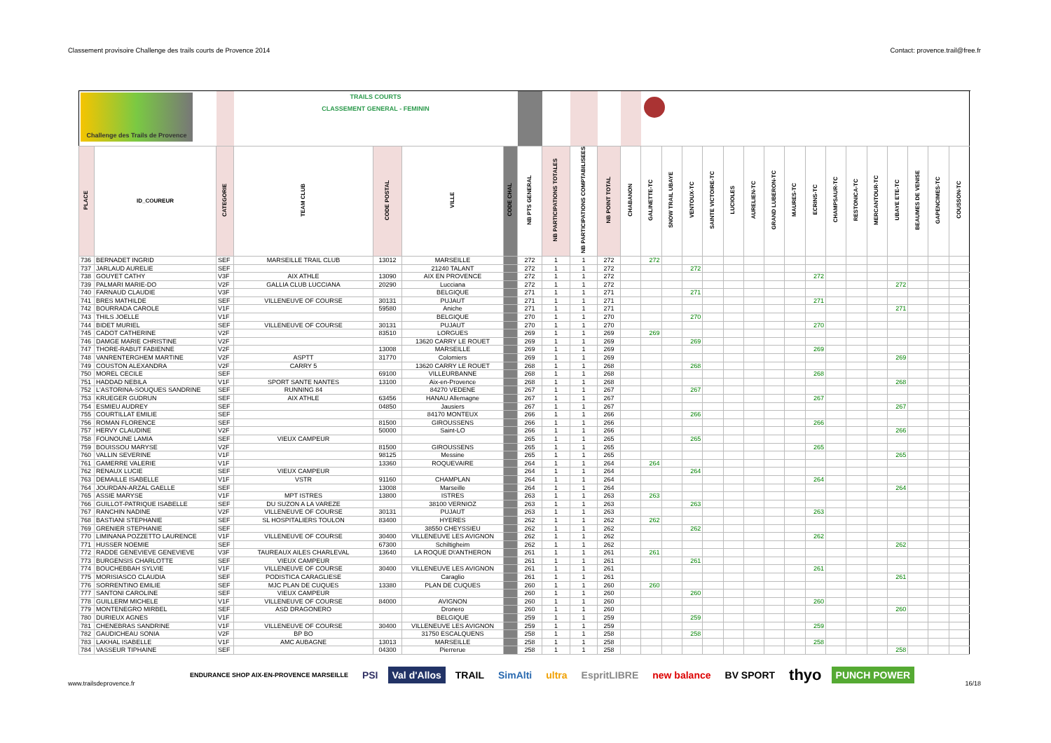Classement provisoire Challenge des trails courts de Provence 2014 Contact: provence.trail@free.fr
| Challenge des Trails de Provence | | | TRAILS COURTS CLASSEMENT GENERAL - FEMININ | | | | | | | | | | | | | | | | | | | | | | | | |
| PLACE | ID_COUREUR | CATEGORIE | TEAM CLUB | CODE POSTAL | VILLE | CODE CHAL | NB PTS GENERAL | NB PARTICIPATIONS TOTALES | NB PARTICIPATIONS COMPTABILISEES | NB POINT TOTAL | CHABANON | GALINETTE-TC | SNOW TRAIL UBAYE | VENTOUX-TC | SAINTE VICTOIRE-TC | LUCIOLES | AURELIEN-TC | GRAND LUBERON-TC | MAURES-TC | ECRINS-TC | CHAMPSAUR-TC | RESTONICA-TC | MERCANTOUR-TC | UBAYE ETE-TC | BEAUMES DE VENISE | GAPENCIMES-TC | COUSSON-TC |
| 736 | BERNADET INGRID | SEF | MARSEILLE TRAIL CLUB | 13012 | MARSEILLE | | 272 | 1 | 1 | 272 | | 272 | | | | | | | | | | | | | | | |
| 737 | JARLAUD AURELIE | SEF | | | 21240 TALANT | | 272 | 1 | 1 | 272 | | | | 272 | | | | | | | | | | | | | |
| 738 | GOUYET CATHY | V3F | AIX ATHLE | 13090 | AIX EN PROVENCE | | 272 | 1 | 1 | 272 | | | | | | | | | | 272 | | | | | | | |
| 739 | PALMARI MARIE-DO | V2F | GALLIA CLUB LUCCIANA | 20290 | Lucciana | | 272 | 1 | 1 | 272 | | | | | | | | | | | | | | 272 | | | |
| 740 | FARNAUD CLAUDIE | V3F | | | BELGIQUE | | 271 | 1 | 1 | 271 | | | | 271 | | | | | | | | | | | | | |
| 741 | BRES MATHILDE | SEF | VILLENEUVE OF COURSE | 30131 | PUJAUT | | 271 | 1 | 1 | 271 | | | | | | | | | | 271 | | | | | | | |
| 742 | BOURRADA CAROLE | V1F | | 59580 | Aniche | | 271 | 1 | 1 | 271 | | | | | | | | | | | | | | 271 | | | |
| 743 | THILS JOELLE | V1F | | | BELGIQUE | | 270 | 1 | 1 | 270 | | | | 270 | | | | | | | | | | | | | |
| 744 | BIDET MURIEL | SEF | VILLENEUVE OF COURSE | 30131 | PUJAUT | | 270 | 1 | 1 | 270 | | | | | | | | | | 270 | | | | | | | |
| 745 | CADOT CATHERINE | V2F | | 83510 | LORGUES | | 269 | 1 | 1 | 269 | | 269 | | | | | | | | | | | | | | | |
| 746 | DAMGE MARIE CHRISTINE | V2F | | | 13620 CARRY LE ROUET | | 269 | 1 | 1 | 269 | | | | 269 | | | | | | | | | | | | | |
| 747 | THORE-RABUT FABIENNE | V2F | | 13008 | MARSEILLE | | 269 | 1 | 1 | 269 | | | | | | | | | | 269 | | | | | | | |
| 748 | VANRENTERGHEM MARTINE | V2F | ASPTT | 31770 | Colomiers | | 269 | 1 | 1 | 269 | | | | | | | | | | | | | | 269 | | | |
| 749 | COUSTON ALEXANDRA | V2F | CARRY 5 | | 13620 CARRY LE ROUET | | 268 | 1 | 1 | 268 | | | | 268 | | | | | | | | | | | | | |
| 750 | MOREL CECILE | SEF | | 69100 | VILLEURBANNE | | 268 | 1 | 1 | 268 | | | | | | | | | | 268 | | | | | | | |
| 751 | HADDAD NEBILA | V1F | SPORT SANTE NANTES | 13100 | Aix-en-Provence | | 268 | 1 | 1 | 268 | | | | | | | | | | | | | | 268 | | | |
| 752 | L'ASTORINA-SOUQUES SANDRINE | SEF | RUNNING 84 | | 84270 VEDENE | | 267 | 1 | 1 | 267 | | | | 267 | | | | | | | | | | | | | |
| 753 | KRUEGER GUDRUN | SEF | AIX ATHLE | 63456 | HANAU Allemagne | | 267 | 1 | 1 | 267 | | | | | | | | | | 267 | | | | | | | |
| 754 | ESMIEU AUDREY | SEF | | 04850 | Jausiers | | 267 | 1 | 1 | 267 | | | | | | | | | | | | | | 267 | | | |
| 755 | COURTILLAT EMILIE | SEF | | | 84170 MONTEUX | | 266 | 1 | 1 | 266 | | | | 266 | | | | | | | | | | | | | |
| 756 | ROMAN FLORENCE | SEF | | 81500 | GIROUSSENS | | 266 | 1 | 1 | 266 | | | | | | | | | | 266 | | | | | | | |
| 757 | HERVY CLAUDINE | V2F | | 50000 | Saint-LO | | 266 | 1 | 1 | 266 | | | | | | | | | | | | | | 266 | | | |
| 758 | FOUNOUNE LAMIA | SEF | VIEUX CAMPEUR | | | | 265 | 1 | 1 | 265 | | | | 265 | | | | | | | | | | | | | |
| 759 | BOUISSOU MARYSE | V2F | | 81500 | GIROUSSENS | | 265 | 1 | 1 | 265 | | | | | | | | | | 265 | | | | | | | |
| 760 | VALLIN SEVERINE | V1F | | 98125 | Messine | | 265 | 1 | 1 | 265 | | | | | | | | | | | | | | 265 | | | |
| 761 | GAMERRE VALERIE | V1F | | 13360 | ROQUEVAIRE | | 264 | 1 | 1 | 264 | | 264 | | | | | | | | | | | | | | | |
| 762 | RENAUX LUCIE | SEF | VIEUX CAMPEUR | | | | 264 | 1 | 1 | 264 | | | | 264 | | | | | | | | | | | | | |
| 763 | DEMAILLE ISABELLE | V1F | VSTR | 91160 | CHAMPLAN | | 264 | 1 | 1 | 264 | | | | | | | | | | 264 | | | | | | | |
| 764 | JOURDAN-ARZAL GAELLE | SEF | | 13008 | Marseille | | 264 | 1 | 1 | 264 | | | | | | | | | | | | | | 264 | | | |
| 765 | ASSIE MARYSE | V1F | MPT ISTRES | 13800 | ISTRES | | 263 | 1 | 1 | 263 | | 263 | | | | | | | | | | | | | | | |
| 766 | GUILLOT-PATRIQUE ISABELLE | SEF | DU SUZON A LA VAREZE | | 38100 VERNIOZ | | 263 | 1 | 1 | 263 | | | | 263 | | | | | | | | | | | | | |
| 767 | RANCHIN NADINE | V2F | VILLENEUVE OF COURSE | 30131 | PUJAUT | | 263 | 1 | 1 | 263 | | | | | | | | | | 263 | | | | | | | |
| 768 | BASTIANI STEPHANIE | SEF | SL HOSPITALIERS TOULON | 83400 | HYERES | | 262 | 1 | 1 | 262 | | 262 | | | | | | | | | | | | | | | |
| 769 | GRENIER STEPHANIE | SEF | | | 38550 CHEYSSIEU | | 262 | 1 | 1 | 262 | | | | 262 | | | | | | | | | | | | | |
| 770 | LIMINANA POZZETTO LAURENCE | V1F | VILLENEUVE OF COURSE | 30400 | VILLENEUVE LES AVIGNON | | 262 | 1 | 1 | 262 | | | | | | | | | | 262 | | | | | | | |
| 771 | HUSSER NOEMIE | SEF | | 67300 | Schiltigheim | | 262 | 1 | 1 | 262 | | | | | | | | | | | | | | 262 | | | |
| 772 | RADDE GENEVIEVE GENEVIEVE | V3F | TAUREAUX AILES CHARLEVAL | 13640 | LA ROQUE D\'ANTHERON | | 261 | 1 | 1 | 261 | | 261 | | | | | | | | | | | | | | | |
| 773 | BURGENSIS CHARLOTTE | SEF | VIEUX CAMPEUR | | | | 261 | 1 | 1 | 261 | | | | 261 | | | | | | | | | | | | | |
| 774 | BOUCHEBBAH SYLVIE | V1F | VILLENEUVE OF COURSE | 30400 | VILLENEUVE LES AVIGNON | | 261 | 1 | 1 | 261 | | | | | | | | | | 261 | | | | | | | |
| 775 | MORISIASCO CLAUDIA | SEF | PODISTICA CARAGLIESE | | Caraglio | | 261 | 1 | 1 | 261 | | | | | | | | | | | | | | 261 | | | |
| 776 | SORRENTINO EMILIE | SEF | MJC PLAN DE CUQUES | 13380 | PLAN DE CUQUES | | 260 | 1 | 1 | 260 | | 260 | | | | | | | | | | | | | | | |
| 777 | SANTONI CAROLINE | SEF | VIEUX CAMPEUR | | | | 260 | 1 | 1 | 260 | | | | 260 | | | | | | | | | | | | | |
| 778 | GUILLERM MICHELE | V1F | VILLENEUVE OF COURSE | 84000 | AVIGNON | | 260 | 1 | 1 | 260 | | | | | | | | | | 260 | | | | | | | |
| 779 | MONTENEGRO MIRBEL | SEF | ASD DRAGONERO | | Dronero | | 260 | 1 | 1 | 260 | | | | | | | | | | | | | | 260 | | | |
| 780 | DURIEUX AGNES | V1F | | | BELGIQUE | | 259 | 1 | 1 | 259 | | | | 259 | | | | | | | | | | | | | |
| 781 | CHENEBRAS SANDRINE | V1F | VILLENEUVE OF COURSE | 30400 | VILLENEUVE LES AVIGNON | | 259 | 1 | 1 | 259 | | | | | | | | | | 259 | | | | | | | |
| 782 | GAUDICHEAU SONIA | V2F | BP BO | | 31750 ESCALQUENS | | 258 | 1 | 1 | 258 | | | | 258 | | | | | | | | | | | | | |
| 783 | LAKHAL ISABELLE | V1F | AMC AUBAGNE | 13013 | MARSEILLE | | 258 | 1 | 1 | 258 | | | | | | | | | | 258 | | | | | | | |
| 784 | VASSEUR TIPHAINE | SEF | | 04300 | Pierrerue | | 258 | 1 | 1 | 258 | | | | | | | | | | | | | | 258 | | | |
www.trailsdeprovence.fr
ENDURANCE SHOP AIX-EN-PROVENCE MARSEILLE PSI Val d'Allos TRAIL SimAlti ultra EspritLIBRE new balance BV SPORT thyo PUNCH POWER
16/18